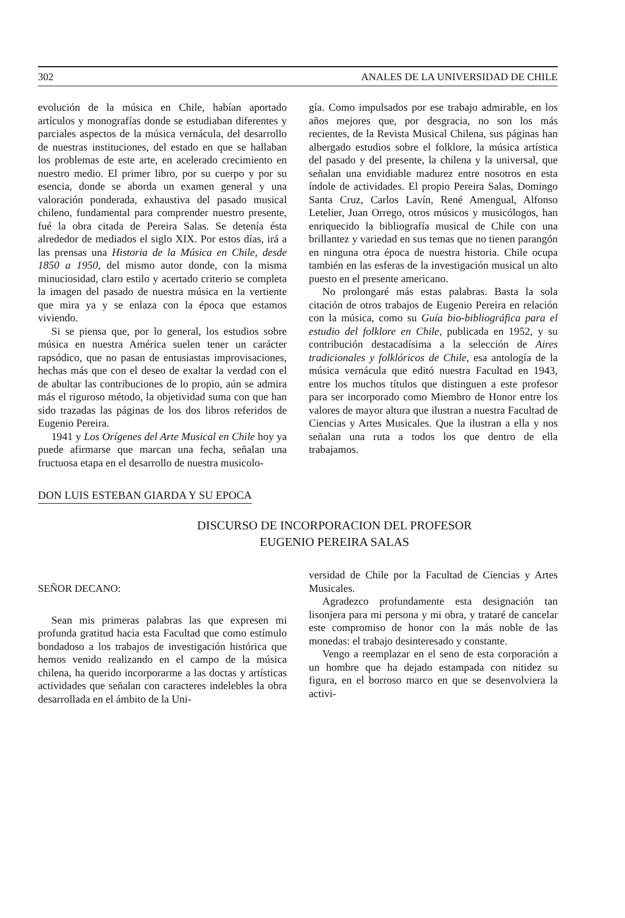302 ANALES DE LA UNIVERSIDAD DE CHILE
evolución de la música en Chile, habían aportado artículos y monografías donde se estudiaban diferentes y parciales aspectos de la música vernácula, del desarrollo de nuestras instituciones, del estado en que se hallaban los problemas de este arte, en acelerado crecimiento en nuestro medio. El primer libro, por su cuerpo y por su esencia, donde se aborda un examen general y una valoración ponderada, exhaustiva del pasado musical chileno, fundamental para comprender nuestro presente, fué la obra citada de Pereira Salas. Se detenía ésta alrededor de mediados el siglo XIX. Por estos días, irá a las prensas una Historia de la Música en Chile, desde 1850 a 1950, del mismo autor donde, con la misma minuciosidad, claro estilo y acertado criterio se completa la imagen del pasado de nuestra música en la vertiente que mira ya y se enlaza con la época que estamos viviendo.
Si se piensa que, por lo general, los estudios sobre música en nuestra América suelen tener un carácter rapsódico, que no pasan de entusiastas improvisaciones, hechas más que con el deseo de exaltar la verdad con el de abultar las contribuciones de lo propio, aún se admira más el riguroso método, la objetividad suma con que han sido trazadas las páginas de los dos libros referidos de Eugenio Pereira.
1941 y Los Orígenes del Arte Musical en Chile hoy ya puede afirmarse que marcan una fecha, señalan una fructuosa etapa en el desarrollo de nuestra musicolo-
gía. Como impulsados por ese trabajo admirable, en los años mejores que, por desgracia, no son los más recientes, de la Revista Musical Chilena, sus páginas han albergado estudios sobre el folklore, la música artística del pasado y del presente, la chilena y la universal, que señalan una envidiable madurez entre nosotros en esta índole de actividades. El propio Pereira Salas, Domingo Santa Cruz, Carlos Lavín, René Amengual, Alfonso Letelier, Juan Orrego, otros músicos y musicólogos, han enriquecido la bibliografía musical de Chile con una brillantez y variedad en sus temas que no tienen parangón en ninguna otra época de nuestra historia. Chile ocupa también en las esferas de la investigación musical un alto puesto en el presente americano.
No prolongaré más estas palabras. Basta la sola citación de otros trabajos de Eugenio Pereira en relación con la música, como su Guía bio-bibliográfica para el estudio del folklore en Chile, publicada en 1952, y su contribución destacadísima a la selección de Aires tradicionales y folklóricos de Chile, esa antología de la música vernácula que editó nuestra Facultad en 1943, entre los muchos títulos que distinguen a este profesor para ser incorporado como Miembro de Honor entre los valores de mayor altura que ilustran a nuestra Facultad de Ciencias y Artes Musicales. Que la ilustran a ella y nos señalan una ruta a todos los que dentro de ella trabajamos.
DON LUIS ESTEBAN GIARDA Y SU EPOCA
DISCURSO DE INCORPORACION DEL PROFESOR
EUGENIO PEREIRA SALAS
SEÑOR DECANO:
Sean mis primeras palabras las que expresen mi profunda gratitud hacia esta Facultad que como estímulo bondadoso a los trabajos de investigación histórica que hemos venido realizando en el campo de la música chilena, ha querido incorporarme a las doctas y artísticas actividades que señalan con caracteres indelebles la obra desarrollada en el ámbito de la Uni-
versidad de Chile por la Facultad de Ciencias y Artes Musicales.
Agradezco profundamente esta designación tan lisonjera para mi persona y mi obra, y trataré de cancelar este compromiso de honor con la más noble de las monedas: el trabajo desinteresado y constante.
Vengo a reemplazar en el seno de esta corporación a un hombre que ha dejado estampada con nitidez su figura, en el borroso marco en que se desenvolviera la activi-